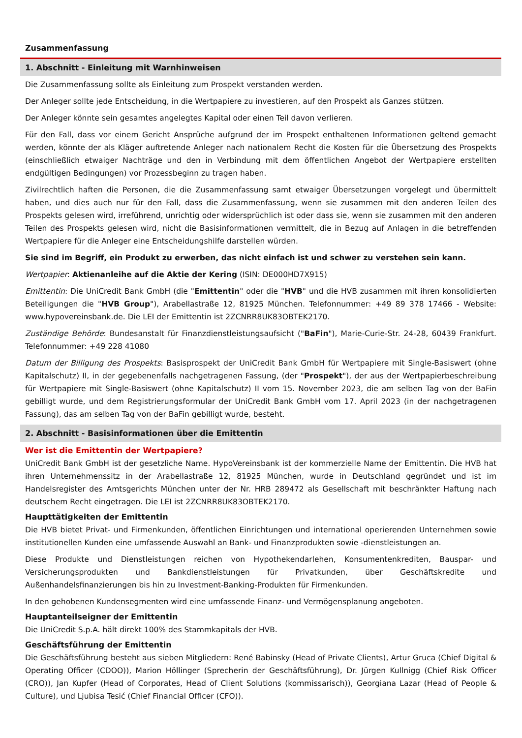Zusammenfassung
1. Abschnitt - Einleitung mit Warnhinweisen
Die Zusammenfassung sollte als Einleitung zum Prospekt verstanden werden.
Der Anleger sollte jede Entscheidung, in die Wertpapiere zu investieren, auf den Prospekt als Ganzes stützen.
Der Anleger könnte sein gesamtes angelegtes Kapital oder einen Teil davon verlieren.
Für den Fall, dass vor einem Gericht Ansprüche aufgrund der im Prospekt enthaltenen Informationen geltend gemacht werden, könnte der als Kläger auftretende Anleger nach nationalem Recht die Kosten für die Übersetzung des Prospekts (einschließlich etwaiger Nachträge und den in Verbindung mit dem öffentlichen Angebot der Wertpapiere erstellten endgültigen Bedingungen) vor Prozessbeginn zu tragen haben.
Zivilrechtlich haften die Personen, die die Zusammenfassung samt etwaiger Übersetzungen vorgelegt und übermittelt haben, und dies auch nur für den Fall, dass die Zusammenfassung, wenn sie zusammen mit den anderen Teilen des Prospekts gelesen wird, irreführend, unrichtig oder widersprüchlich ist oder dass sie, wenn sie zusammen mit den anderen Teilen des Prospekts gelesen wird, nicht die Basisinformationen vermittelt, die in Bezug auf Anlagen in die betreffenden Wertpapiere für die Anleger eine Entscheidungshilfe darstellen würden.
Sie sind im Begriff, ein Produkt zu erwerben, das nicht einfach ist und schwer zu verstehen sein kann.
Wertpapier: Aktienanleihe auf die Aktie der Kering (ISIN: DE000HD7X915)
Emittentin: Die UniCredit Bank GmbH (die "Emittentin" oder die "HVB" und die HVB zusammen mit ihren konsolidierten Beteiligungen die "HVB Group"), Arabellastraße 12, 81925 München. Telefonnummer: +49 89 378 17466 - Website: www.hypovereinsbank.de. Die LEI der Emittentin ist 2ZCNRR8UK83OBTEK2170.
Zuständige Behörde: Bundesanstalt für Finanzdienstleistungsaufsicht ("BaFin"), Marie-Curie-Str. 24-28, 60439 Frankfurt. Telefonnummer: +49 228 41080
Datum der Billigung des Prospekts: Basisprospekt der UniCredit Bank GmbH für Wertpapiere mit Single-Basiswert (ohne Kapitalschutz) II, in der gegebenenfalls nachgetragenen Fassung, (der "Prospekt"), der aus der Wertpapierbeschreibung für Wertpapiere mit Single-Basiswert (ohne Kapitalschutz) II vom 15. November 2023, die am selben Tag von der BaFin gebilligt wurde, und dem Registrierungsformular der UniCredit Bank GmbH vom 17. April 2023 (in der nachgetragenen Fassung), das am selben Tag von der BaFin gebilligt wurde, besteht.
2. Abschnitt - Basisinformationen über die Emittentin
Wer ist die Emittentin der Wertpapiere?
UniCredit Bank GmbH ist der gesetzliche Name. HypoVereinsbank ist der kommerzielle Name der Emittentin. Die HVB hat ihren Unternehmenssitz in der Arabellastraße 12, 81925 München, wurde in Deutschland gegründet und ist im Handelsregister des Amtsgerichts München unter der Nr. HRB 289472 als Gesellschaft mit beschränkter Haftung nach deutschem Recht eingetragen. Die LEI ist 2ZCNRR8UK83OBTEK2170.
Haupttätigkeiten der Emittentin
Die HVB bietet Privat- und Firmenkunden, öffentlichen Einrichtungen und international operierenden Unternehmen sowie institutionellen Kunden eine umfassende Auswahl an Bank- und Finanzprodukten sowie -dienstleistungen an.
Diese Produkte und Dienstleistungen reichen von Hypothekendarlehen, Konsumentenkrediten, Bauspar- und Versicherungsprodukten und Bankdienstleistungen für Privatkunden, über Geschäftskredite und Außenhandelsfinanzierungen bis hin zu Investment-Banking-Produkten für Firmenkunden.
In den gehobenen Kundensegmenten wird eine umfassende Finanz- und Vermögensplanung angeboten.
Hauptanteilseigner der Emittentin
Die UniCredit S.p.A. hält direkt 100% des Stammkapitals der HVB.
Geschäftsführung der Emittentin
Die Geschäftsführung besteht aus sieben Mitgliedern: René Babinsky (Head of Private Clients), Artur Gruca (Chief Digital & Operating Officer (CDOO)), Marion Höllinger (Sprecherin der Geschäftsführung), Dr. Jürgen Kullnigg (Chief Risk Officer (CRO)), Jan Kupfer (Head of Corporates, Head of Client Solutions (kommissarisch)), Georgiana Lazar (Head of People & Culture), und Ljubisa Tesić (Chief Financial Officer (CFO)).